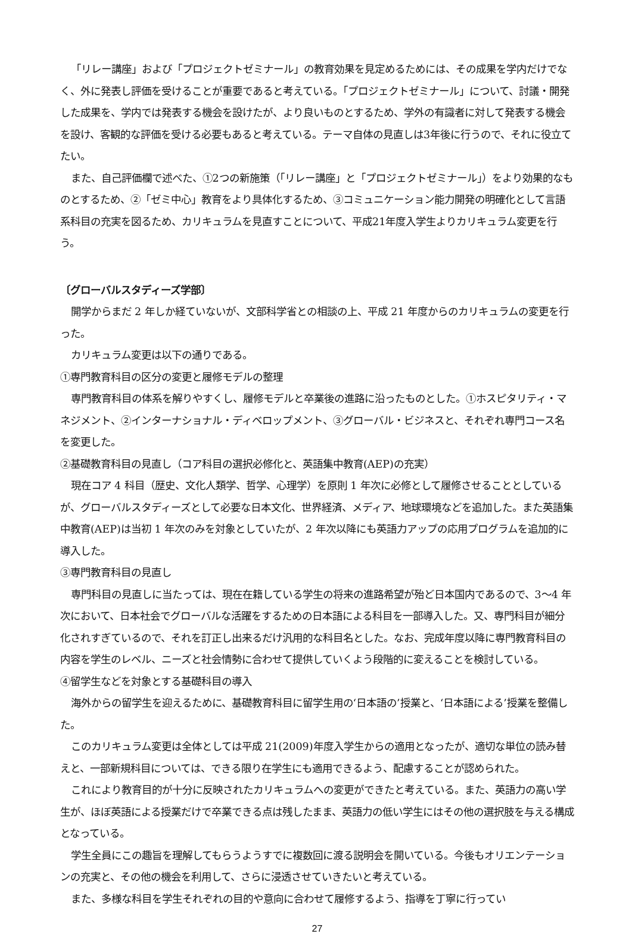「リレー講座」および「プロジェクトゼミナール」の教育効果を見定めるためには、その成果を学内だけでなく、外に発表し評価を受けることが重要であると考えている。「プロジェクトゼミナール」について、討議・開発した成果を、学内では発表する機会を設けたが、より良いものとするため、学外の有識者に対して発表する機会を設け、客観的な評価を受ける必要もあると考えている。テーマ自体の見直しは3年後に行うので、それに役立てたい。
また、自己評価欄で述べた、①2つの新施策（「リレー講座」と「プロジェクトゼミナール」）をより効果的なものとするため、②「ゼミ中心」教育をより具体化するため、③コミュニケーション能力開発の明確化として言語系科目の充実を図るため、カリキュラムを見直すことについて、平成21年度入学生よりカリキュラム変更を行う。
〔グローバルスタディーズ学部〕
開学からまだ 2 年しか経ていないが、文部科学省との相談の上、平成 21 年度からのカリキュラムの変更を行った。
カリキュラム変更は以下の通りである。
①専門教育科目の区分の変更と履修モデルの整理
専門教育科目の体系を解りやすくし、履修モデルと卒業後の進路に沿ったものとした。①ホスピタリティ・マネジメント、②インターナショナル・ディベロップメント、③グローバル・ビジネスと、それぞれ専門コース名を変更した。
②基礎教育科目の見直し（コア科目の選択必修化と、英語集中教育(AEP)の充実）
現在コア 4 科目（歴史、文化人類学、哲学、心理学）を原則 1 年次に必修として履修させることとしているが、グローバルスタディーズとして必要な日本文化、世界経済、メディア、地球環境などを追加した。また英語集中教育(AEP)は当初 1 年次のみを対象としていたが、2 年次以降にも英語力アップの応用プログラムを追加的に導入した。
③専門教育科目の見直し
専門科目の見直しに当たっては、現在在籍している学生の将来の進路希望が殆ど日本国内であるので、3～4 年次において、日本社会でグローバルな活躍をするための日本語による科目を一部導入した。又、専門科目が細分化されすぎているので、それを訂正し出来るだけ汎用的な科目名とした。なお、完成年度以降に専門教育科目の内容を学生のレベル、ニーズと社会情勢に合わせて提供していくよう段階的に変えることを検討している。
④留学生などを対象とする基礎科目の導入
海外からの留学生を迎えるために、基礎教育科目に留学生用の‘日本語の’授業と、‘日本語による’授業を整備した。
このカリキュラム変更は全体としては平成 21(2009)年度入学生からの適用となったが、適切な単位の読み替えと、一部新規科目については、できる限り在学生にも適用できるよう、配慮することが認められた。
これにより教育目的が十分に反映されたカリキュラムへの変更ができたと考えている。また、英語力の高い学生が、ほぼ英語による授業だけで卒業できる点は残したまま、英語力の低い学生にはその他の選択肢を与える構成となっている。
学生全員にこの趣旨を理解してもらうようすでに複数回に渡る説明会を開いている。今後もオリエンテーションの充実と、その他の機会を利用して、さらに浸透させていきたいと考えている。
また、多様な科目を学生それぞれの目的や意向に合わせて履修するよう、指導を丁寧に行ってい
27